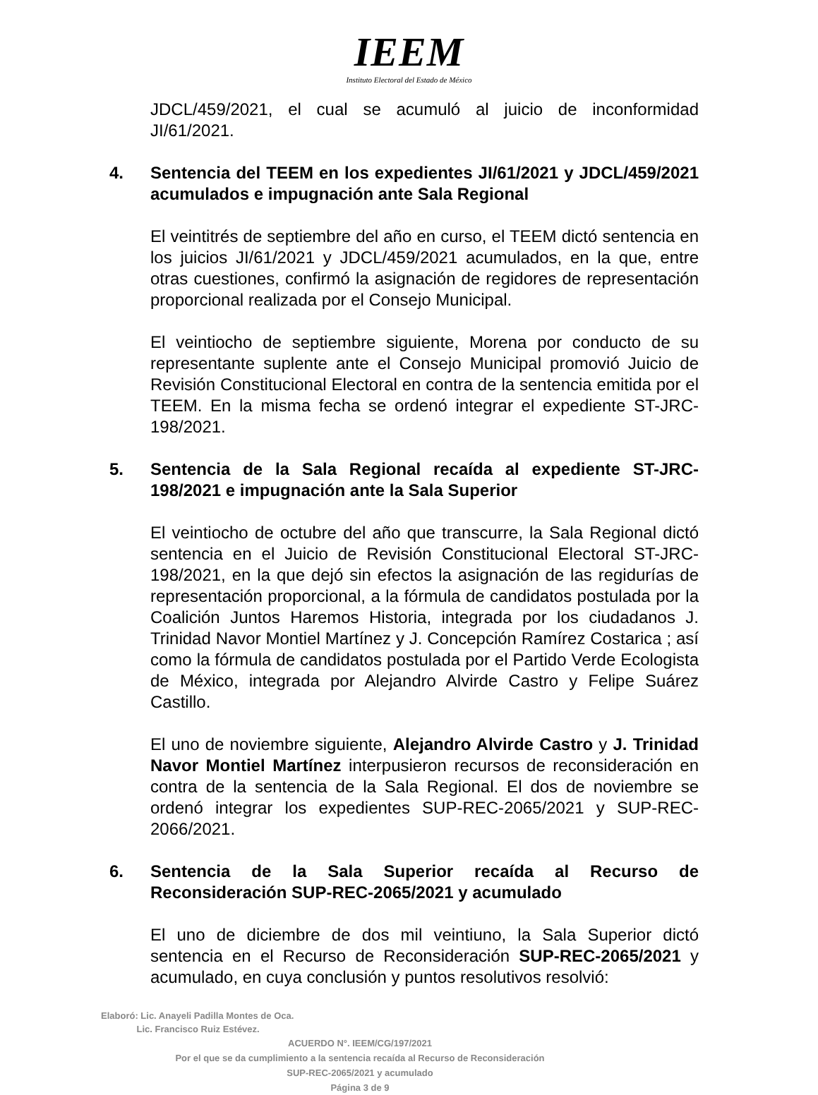IEEM
Instituto Electoral del Estado de México
JDCL/459/2021, el cual se acumuló al juicio de inconformidad JI/61/2021.
4. Sentencia del TEEM en los expedientes JI/61/2021 y JDCL/459/2021 acumulados e impugnación ante Sala Regional
El veintitrés de septiembre del año en curso, el TEEM dictó sentencia en los juicios JI/61/2021 y JDCL/459/2021 acumulados, en la que, entre otras cuestiones, confirmó la asignación de regidores de representación proporcional realizada por el Consejo Municipal.
El veintiocho de septiembre siguiente, Morena por conducto de su representante suplente ante el Consejo Municipal promovió Juicio de Revisión Constitucional Electoral en contra de la sentencia emitida por el TEEM. En la misma fecha se ordenó integrar el expediente ST-JRC-198/2021.
5. Sentencia de la Sala Regional recaída al expediente ST-JRC-198/2021 e impugnación ante la Sala Superior
El veintiocho de octubre del año que transcurre, la Sala Regional dictó sentencia en el Juicio de Revisión Constitucional Electoral ST-JRC-198/2021, en la que dejó sin efectos la asignación de las regidurías de representación proporcional, a la fórmula de candidatos postulada por la Coalición Juntos Haremos Historia, integrada por los ciudadanos J. Trinidad Navor Montiel Martínez y J. Concepción Ramírez Costarica ; así como la fórmula de candidatos postulada por el Partido Verde Ecologista de México, integrada por Alejandro Alvirde Castro y Felipe Suárez Castillo.
El uno de noviembre siguiente, Alejandro Alvirde Castro y J. Trinidad Navor Montiel Martínez interpusieron recursos de reconsideración en contra de la sentencia de la Sala Regional. El dos de noviembre se ordenó integrar los expedientes SUP-REC-2065/2021 y SUP-REC-2066/2021.
6. Sentencia de la Sala Superior recaída al Recurso de Reconsideración SUP-REC-2065/2021 y acumulado
El uno de diciembre de dos mil veintiuno, la Sala Superior dictó sentencia en el Recurso de Reconsideración SUP-REC-2065/2021 y acumulado, en cuya conclusión y puntos resolutivos resolvió:
Elaboró: Lic. Anayeli Padilla Montes de Oca.
Lic. Francisco Ruiz Estévez.
ACUERDO N°. IEEM/CG/197/2021
Por el que se da cumplimiento a la sentencia recaída al Recurso de Reconsideración
SUP-REC-2065/2021 y acumulado
Página 3 de 9